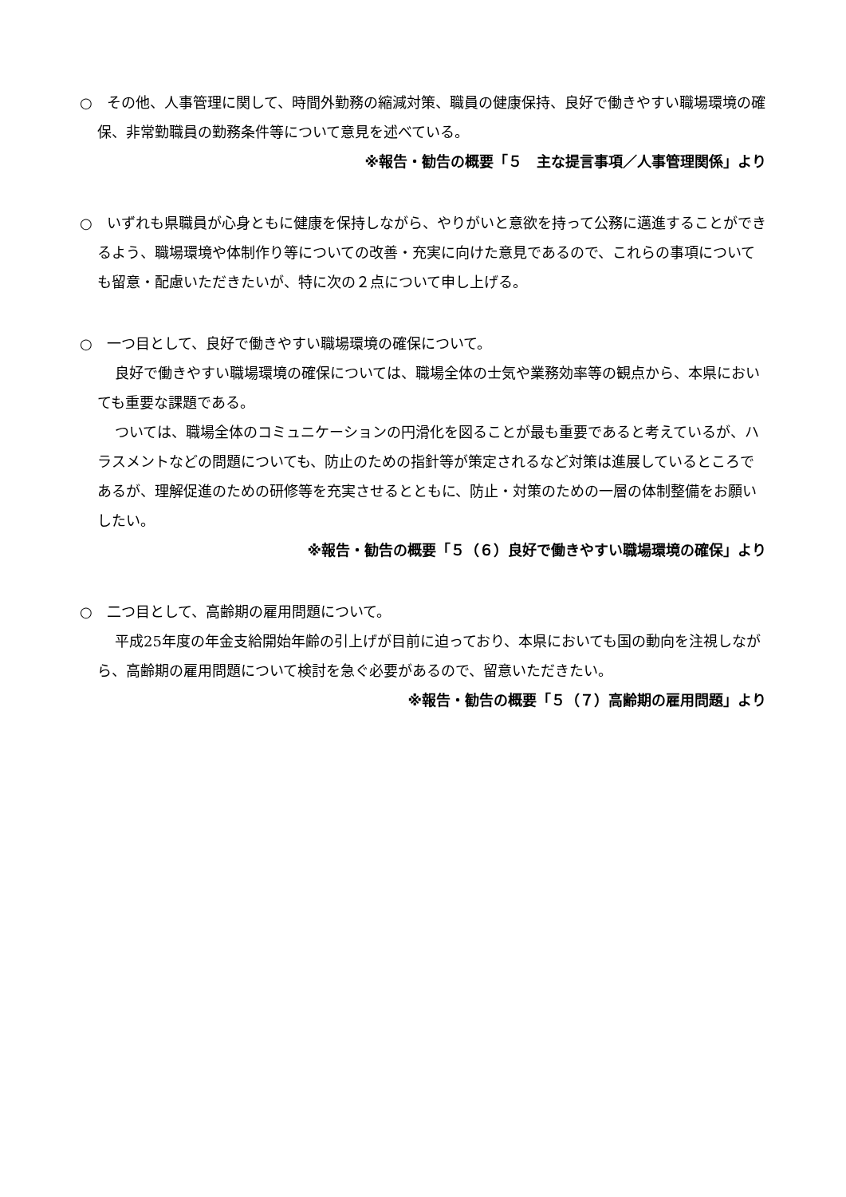○　その他、人事管理に関して、時間外勤務の縮減対策、職員の健康保持、良好で働きやすい職場環境の確保、非常勤職員の勤務条件等について意見を述べている。
※報告・勧告の概要「５　主な提言事項／人事管理関係」より
○　いずれも県職員が心身ともに健康を保持しながら、やりがいと意欲を持って公務に邁進することができるよう、職場環境や体制作り等についての改善・充実に向けた意見であるので、これらの事項についても留意・配慮いただきたいが、特に次の２点について申し上げる。
○　一つ目として、良好で働きやすい職場環境の確保について。
良好で働きやすい職場環境の確保については、職場全体の士気や業務効率等の観点から、本県においても重要な課題である。
ついては、職場全体のコミュニケーションの円滑化を図ることが最も重要であると考えているが、ハラスメントなどの問題についても、防止のための指針等が策定されるなど対策は進展しているところであるが、理解促進のための研修等を充実させるとともに、防止・対策のための一層の体制整備をお願いしたい。
※報告・勧告の概要「５（６）良好で働きやすい職場環境の確保」より
○　二つ目として、高齢期の雇用問題について。
平成25年度の年金支給開始年齢の引上げが目前に迫っており、本県においても国の動向を注視しながら、高齢期の雇用問題について検討を急ぐ必要があるので、留意いただきたい。
※報告・勧告の概要「５（７）高齢期の雇用問題」より